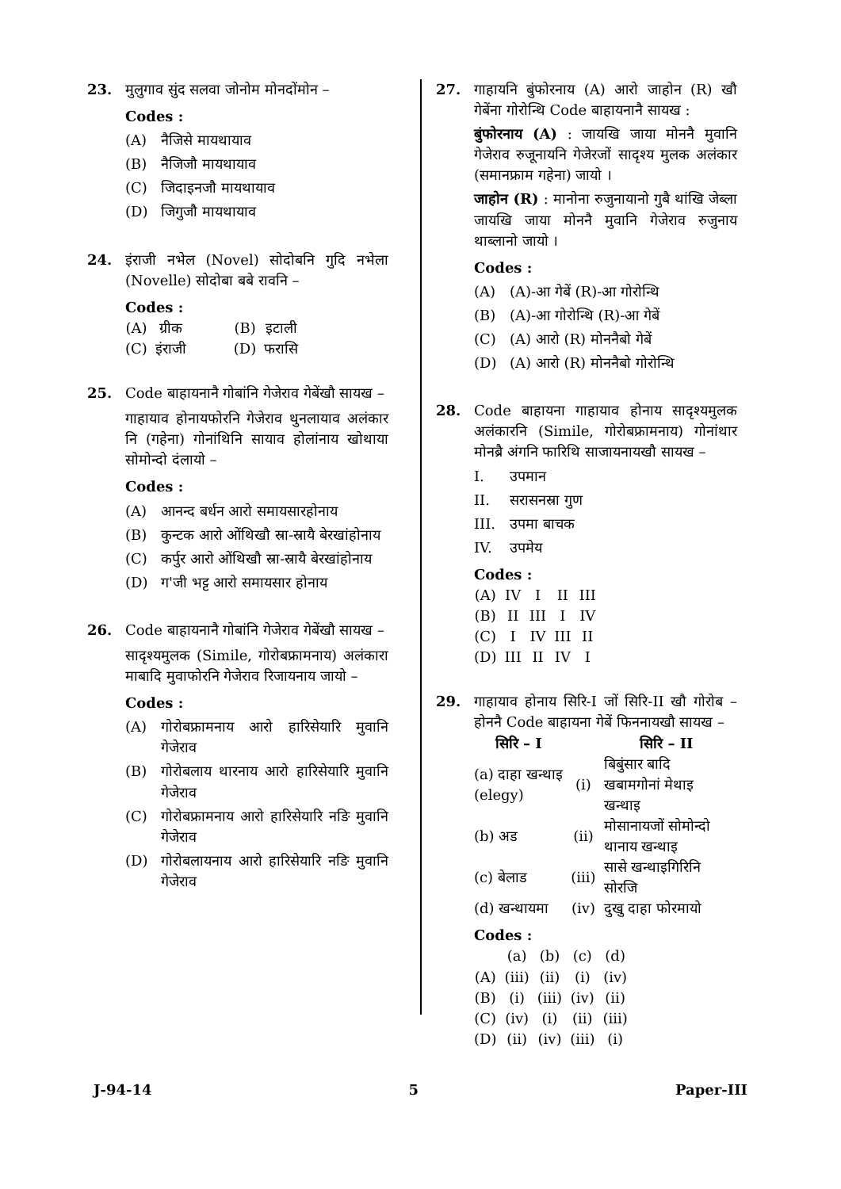23. मुलुगाव सुंद सलवा जोनोम मोनदोंमोन –
Codes :
(A) नैजिसे मायथायाव
(B) नैजिजौ मायथायाव
(C) जिदाइनजौ मायथायाव
(D) जिगुजौ मायथायाव
24. इंराजी नभेल (Novel) सोदोबनि गुदि नभेला (Novelle) सोदोबा बबे रावनि –
Codes :
| (A) | ग्रीक | (B) | इटाली |
| (C) | इंराजी | (D) | फरासि |
25. Code बाहायनानै गोबांनि गेजेराव गेबेंखौ सायख –
गाहायाव होनायफोरनि गेजेराव थुनलायाव अलंकार नि (गहेना) गोनांथिनि सायाव होलांनाय खोथाया सोमोन्दो दंलायो –
Codes :
(A) आनन्द बर्धन आरो समायसारहोनाय
(B) कुन्टक आरो ओंथिखौ स्रा-स्रायै बेरखांहोनाय
(C) कर्पुर आरो ओंथिखौ स्रा-स्रायै बेरखांहोनाय
(D) ग'जी भट्ट आरो समायसार होनाय
26. Code बाहायनानै गोबांनि गेजेराव गेबेंखौ सायख –
सादृश्यमुलक (Simile, गोरोबफ्रामनाय) अलंकारा माबादि मुवाफोरनि गेजेराव रिजायनाय जायो –
Codes :
(A) गोरोबफ्रामनाय आरो हारिसेयारि मुवानि गेजेराव
(B) गोरोबलाय थारनाय आरो हारिसेयारि मुवानि गेजेराव
(C) गोरोबफ्रामनाय आरो हारिसेयारि नङि मुवानि गेजेराव
(D) गोरोबलायनाय आरो हारिसेयारि नङि मुवानि गेजेराव
27. गाहायनि बुंफोरनाय (A) आरो जाहोन (R) खौ गेबेंना गोरोन्थि Code बाहायनानै सायख :
बुंफोरनाय (A) : जायखि जाया मोननै मुवानि गेजेराव रुजूनायनि गेजेरजों सादृश्य मुलक अलंकार (समानफ्राम गहेना) जायो ।
जाहोन (R) : मानोना रुजुनायानो गुबै थांखि जेब्ला जायखि जाया मोननै मुवानि गेजेराव रुजुनाय थाब्लानो जायो ।
Codes :
(A) (A)-आ गेबें (R)-आ गोरोन्थि
(B) (A)-आ गोरोन्थि (R)-आ गेबें
(C) (A) आरो (R) मोननैबो गेबें
(D) (A) आरो (R) मोननैबो गोरोन्थि
28. Code बाहायना गाहायाव होनाय सादृश्यमुलक अलंकारनि (Simile, गोरोबफ्रामनाय) गोनांथार मोनब्रै अंगनि फारिथि साजायनायखौ सायख –
I. उपमान
II. सरासनस्रा गुण
III. उपमा बाचक
IV. उपमेय
Codes :
| (A) | IV | I | II | III |
| (B) | II | III | I | IV |
| (C) | I | IV | III | II |
| (D) | III | II | IV | I |
29. गाहायाव होनाय सिरि-I जों सिरि-II खौ गोरोब – होननै Code बाहायना गेबें फिननायखौ सायख –
| सिरि – I | | सिरि – II |
| --- | --- | --- |
| (a) दाहा खन्थाइ (elegy) | (i) | बिबुंसार बादि खबामगोनां मेथाइ खन्थाइ |
| (b) अड | (ii) | मोसानायजों सोमोन्दो थानाय खन्थाइ |
| (c) बेलाड | (iii) | सासे खन्थाइगिरिनि सोरजि |
| (d) खन्थायमा | (iv) | दुखु दाहा फोरमायो |
Codes :
| | (a) | (b) | (c) | (d) |
| (A) | (iii) | (ii) | (i) | (iv) |
| (B) | (i) | (iii) | (iv) | (ii) |
| (C) | (iv) | (i) | (ii) | (iii) |
| (D) | (ii) | (iv) | (iii) | (i) |
J-94-14 5 Paper-III